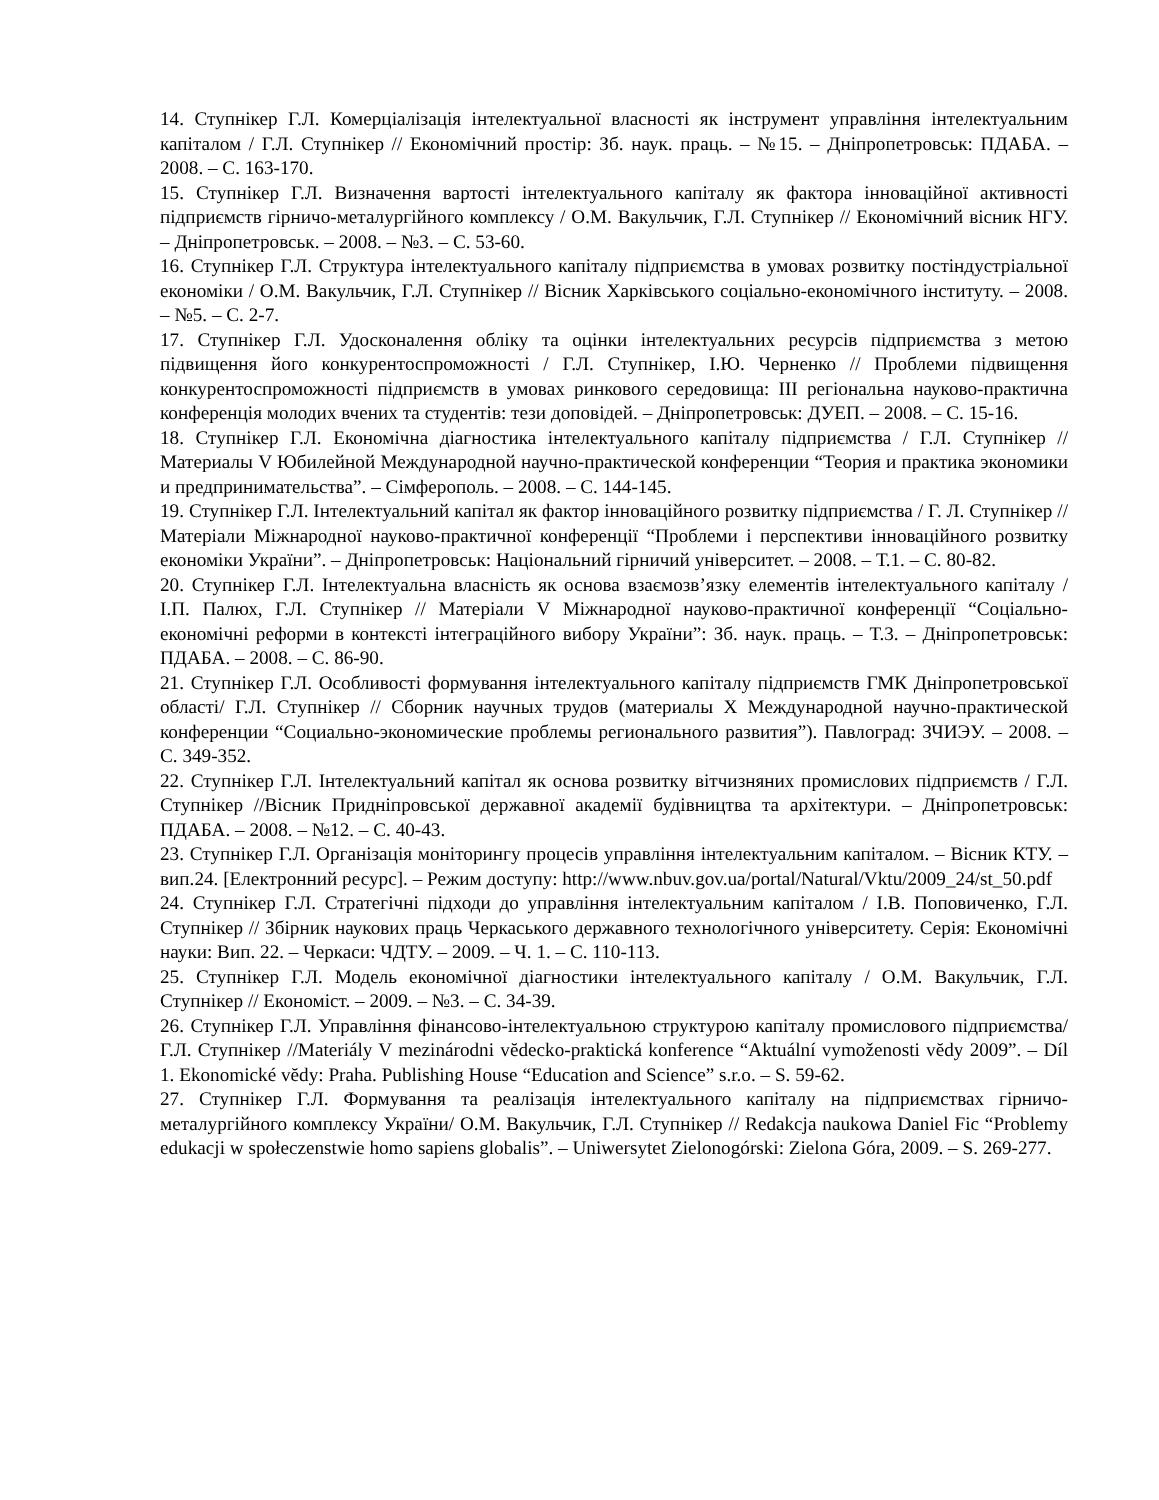14. Ступнікер Г.Л. Комерціалізація інтелектуальної власності як інструмент управління інтелектуальним капіталом / Г.Л. Ступнікер // Економічний простір: Зб. наук. праць. – №15. – Дніпропетровськ: ПДАБА. – 2008. – С. 163-170.
15. Ступнікер Г.Л. Визначення вартості інтелектуального капіталу як фактора інноваційної активності підприємств гірничо-металургійного комплексу / О.М. Вакульчик, Г.Л. Ступнікер // Економічний вісник НГУ. – Дніпропетровськ. – 2008. – №3. – С. 53-60.
16. Ступнікер Г.Л. Структура інтелектуального капіталу підприємства в умовах розвитку постіндустріальної економіки / О.М. Вакульчик, Г.Л. Ступнікер // Вісник Харківського соціально-економічного інституту. – 2008. – №5. – С. 2-7.
17. Ступнікер Г.Л. Удосконалення обліку та оцінки інтелектуальних ресурсів підприємства з метою підвищення його конкурентоспроможності / Г.Л. Ступнікер, І.Ю. Черненко // Проблеми підвищення конкурентоспроможності підприємств в умовах ринкового середовища: ІІІ регіональна науково-практична конференція молодих вчених та студентів: тези доповідей. – Дніпропетровськ: ДУЕП. – 2008. – С. 15-16.
18. Ступнікер Г.Л. Економічна діагностика інтелектуального капіталу підприємства / Г.Л. Ступнікер // Материалы V Юбилейной Международной научно-практической конференции “Теория и практика экономики и предпринимательства”. – Сімферополь. – 2008. – С. 144-145.
19. Ступнікер Г.Л. Інтелектуальний капітал як фактор інноваційного розвитку підприємства / Г. Л. Ступнікер // Матеріали Міжнародної науково-практичної конференції “Проблеми і перспективи інноваційного розвитку економіки України”. – Дніпропетровськ: Національний гірничий університет. – 2008. – Т.1. – С. 80-82.
20. Ступнікер Г.Л. Інтелектуальна власність як основа взаємозв’язку елементів інтелектуального капіталу / І.П. Палюх, Г.Л. Ступнікер // Матеріали V Міжнародної науково-практичної конференції “Соціально-економічні реформи в контексті інтеграційного вибору України”: Зб. наук. праць. – Т.3. – Дніпропетровськ: ПДАБА. – 2008. – С. 86-90.
21. Ступнікер Г.Л. Особливості формування інтелектуального капіталу підприємств ГМК Дніпропетровської області/ Г.Л. Ступнікер // Сборник научных трудов (материалы Х Международной научно-практической конференции “Социально-экономические проблемы регионального развития”). Павлоград: ЗЧИЭУ. – 2008. – С. 349-352.
22. Ступнікер Г.Л. Інтелектуальний капітал як основа розвитку вітчизняних промислових підприємств / Г.Л. Ступнікер //Вісник Придніпровської державної академії будівництва та архітектури. – Дніпропетровськ: ПДАБА. – 2008. – №12. – С. 40-43.
23. Ступнікер Г.Л. Організація моніторингу процесів управління інтелектуальним капіталом. – Вісник КТУ. – вип.24. [Електронний ресурс]. – Режим доступу: http://www.nbuv.gov.ua/portal/Natural/Vktu/2009_24/st_50.pdf
24. Ступнікер Г.Л. Стратегічні підходи до управління інтелектуальним капіталом / І.В. Поповиченко, Г.Л. Ступнікер // Збірник наукових праць Черкаського державного технологічного університету. Серія: Економічні науки: Вип. 22. – Черкаси: ЧДТУ. – 2009. – Ч. 1. – С. 110-113.
25. Ступнікер Г.Л. Модель економічної діагностики інтелектуального капіталу / О.М. Вакульчик, Г.Л. Ступнікер // Економіст. – 2009. – №3. – С. 34-39.
26. Ступнікер Г.Л. Управління фінансово-інтелектуальною структурою капіталу промислового підприємства/ Г.Л. Ступнікер //Materiály V mezinárodni vĕdecko-praktická konference “Aktuální vymoženosti vĕdy 2009”. – Díl 1. Ekonomické vĕdy: Praha. Publishing House “Education and Science” s.r.o. – S. 59-62.
27. Ступнікер Г.Л. Формування та реалізація інтелектуального капіталу на підприємствах гірничо-металургійного комплексу України/ О.М. Вакульчик, Г.Л. Ступнікер // Redakcja naukowa Daniel Fic “Problemy edukacji w społeczenstwie homo sapiens globalis”. – Uniwersytet Zielonogórski: Zielona Góra, 2009. – S. 269-277.